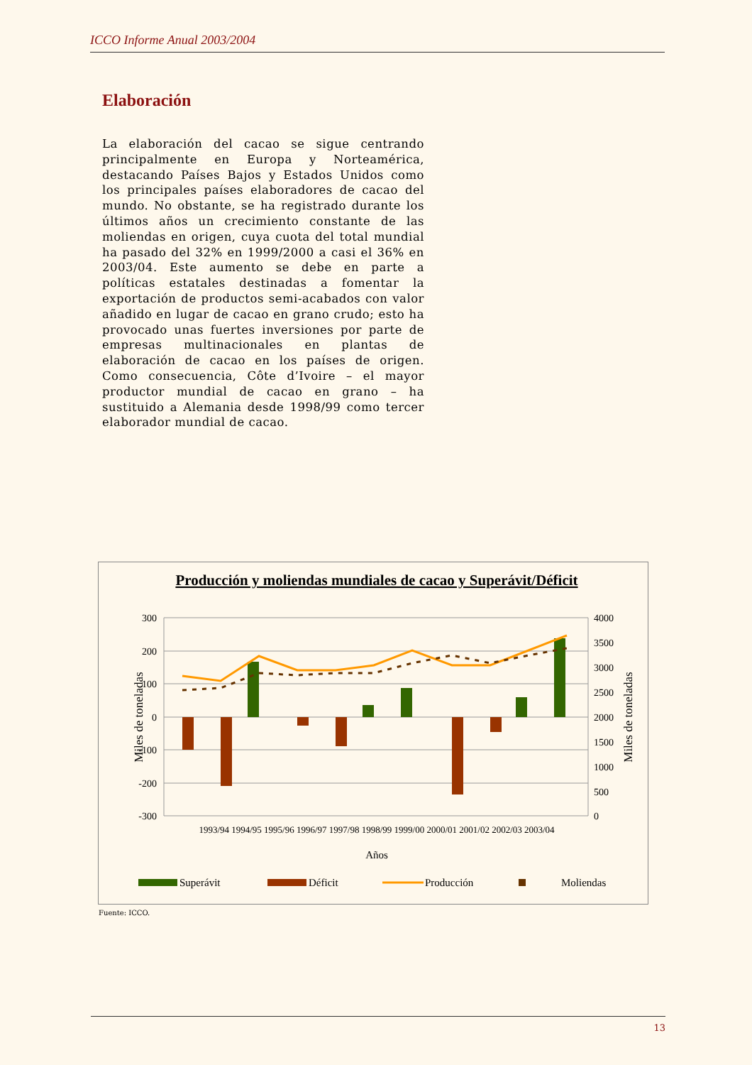ICCO Informe Anual 2003/2004
Elaboración
La elaboración del cacao se sigue centrando principalmente en Europa y Norteamérica, destacando Países Bajos y Estados Unidos como los principales países elaboradores de cacao del mundo. No obstante, se ha registrado durante los últimos años un crecimiento constante de las moliendas en origen, cuya cuota del total mundial ha pasado del 32% en 1999/2000 a casi el 36% en 2003/04. Este aumento se debe en parte a políticas estatales destinadas a fomentar la exportación de productos semi-acabados con valor añadido en lugar de cacao en grano crudo; esto ha provocado unas fuertes inversiones por parte de empresas multinacionales en plantas de elaboración de cacao en los países de origen. Como consecuencia, Côte d’Ivoire – el mayor productor mundial de cacao en grano – ha sustituido a Alemania desde 1998/99 como tercer elaborador mundial de cacao.
Producción y moliendas mundiales de cacao y Superávit/Déficit
300
200
100
0
-100
-200
-300
4000
3500
3000
2500
2000
1500
1000
500
0
Miles de toneladas
Miles de toneladas
1993/94 1994/95 1995/96 1996/97 1997/98 1998/99 1999/00 2000/01 2001/02 2002/03 2003/04
Años
Superávit
Déficit
Producción
Moliendas
Fuente: ICCO.
13